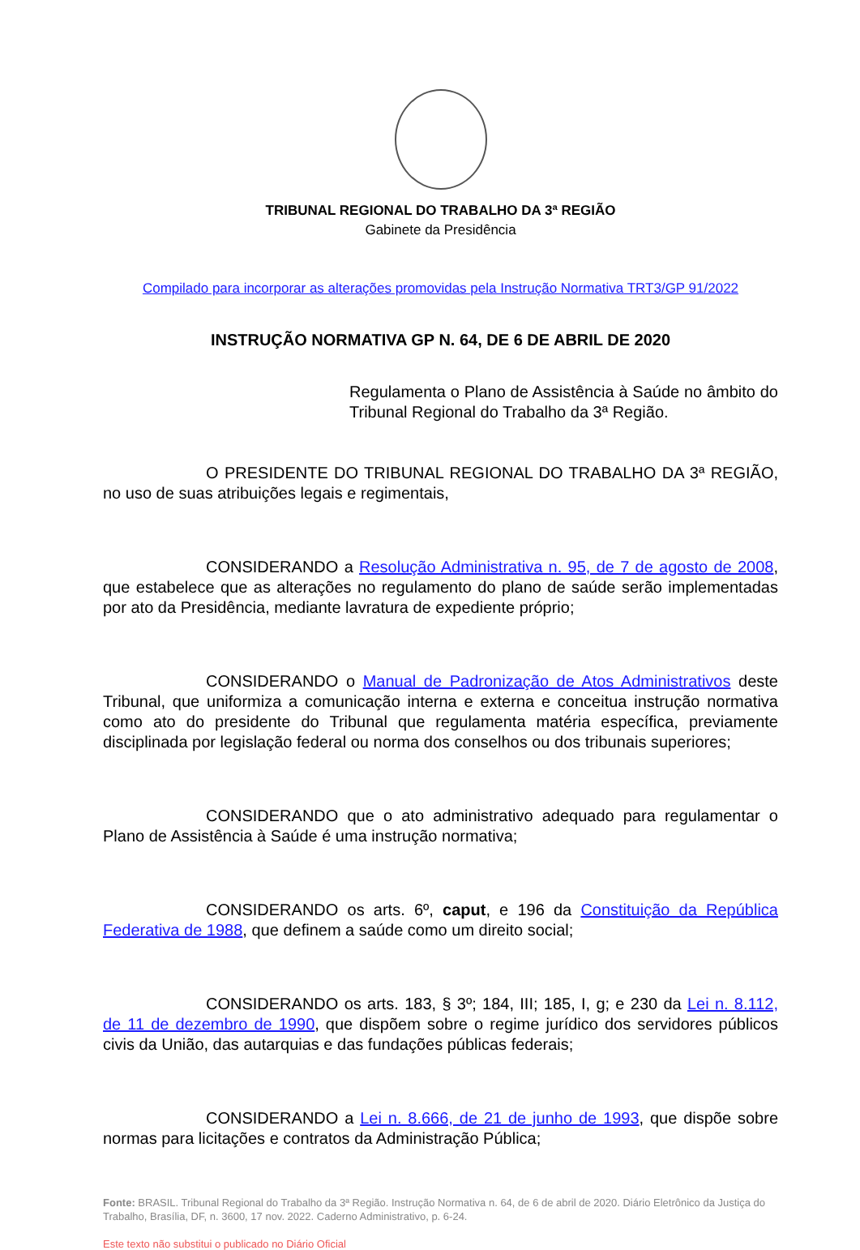TRIBUNAL REGIONAL DO TRABALHO DA 3ª REGIÃO
Gabinete da Presidência
Compilado para incorporar as alterações promovidas pela Instrução Normativa TRT3/GP 91/2022
INSTRUÇÃO NORMATIVA GP N. 64, DE 6 DE ABRIL DE 2020
Regulamenta o Plano de Assistência à Saúde no âmbito do Tribunal Regional do Trabalho da 3ª Região.
O PRESIDENTE DO TRIBUNAL REGIONAL DO TRABALHO DA 3ª REGIÃO, no uso de suas atribuições legais e regimentais,
CONSIDERANDO a Resolução Administrativa n. 95, de 7 de agosto de 2008, que estabelece que as alterações no regulamento do plano de saúde serão implementadas por ato da Presidência, mediante lavratura de expediente próprio;
CONSIDERANDO o Manual de Padronização de Atos Administrativos deste Tribunal, que uniformiza a comunicação interna e externa e conceitua instrução normativa como ato do presidente do Tribunal que regulamenta matéria específica, previamente disciplinada por legislação federal ou norma dos conselhos ou dos tribunais superiores;
CONSIDERANDO que o ato administrativo adequado para regulamentar o Plano de Assistência à Saúde é uma instrução normativa;
CONSIDERANDO os arts. 6º, caput, e 196 da Constituição da República Federativa de 1988, que definem a saúde como um direito social;
CONSIDERANDO os arts. 183, § 3º; 184, III; 185, I, g; e 230 da Lei n. 8.112, de 11 de dezembro de 1990, que dispõem sobre o regime jurídico dos servidores públicos civis da União, das autarquias e das fundações públicas federais;
CONSIDERANDO a Lei n. 8.666, de 21 de junho de 1993, que dispõe sobre normas para licitações e contratos da Administração Pública;
Fonte: BRASIL. Tribunal Regional do Trabalho da 3ª Região. Instrução Normativa n. 64, de 6 de abril de 2020. Diário Eletrônico da Justiça do Trabalho, Brasília, DF, n. 3600, 17 nov. 2022. Caderno Administrativo, p. 6-24.
Este texto não substitui o publicado no Diário Oficial